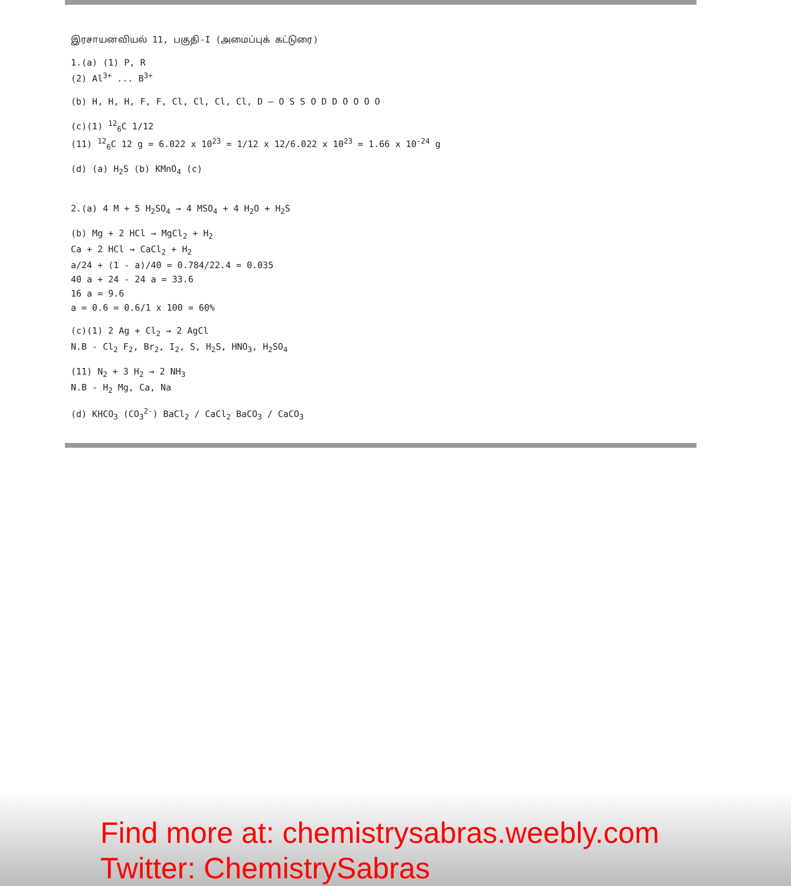இரசாயனவியல் 11, பகுதி-I (அமைப்புக் கட்டுரை)
1.(a) (1) P, R
(2) Al<sup>3+</sup> ... B<sup>3+</sup>
(b) H, H, H, F, F, Cl, Cl, Cl, Cl, D — O S S O D D O O O O
(c)(1) <sup>12</sup><sub>6</sub>C 1/12
(11) <sup>12</sup><sub>6</sub>C 12 g = 6.022 x 10<sup>23</sup> = 1/12 x 12/6.022 x 10<sup>23</sup> = 1.66 x 10<sup>-24</sup> g
(d) (a) H<sub>2</sub>S (b) KMnO<sub>4</sub> (c)
2.(a) 4 M + 5 H<sub>2</sub>SO<sub>4</sub> → 4 MSO<sub>4</sub> + 4 H<sub>2</sub>O + H<sub>2</sub>S
(b) Mg + 2 HCl → MgCl<sub>2</sub> + H<sub>2</sub>
Ca + 2 HCl → CaCl<sub>2</sub> + H<sub>2</sub>
a/24 + (1 - a)/40 = 0.784/22.4 = 0.035
40 a + 24 - 24 a = 33.6
16 a = 9.6
a = 0.6 = 0.6/1 x 100 = 60%
(c)(1) 2 Ag + Cl<sub>2</sub> → 2 AgCl
N.B - Cl<sub>2</sub> F<sub>2</sub>, Br<sub>2</sub>, I<sub>2</sub>, S, H<sub>2</sub>S, HNO<sub>3</sub>, H<sub>2</sub>SO<sub>4</sub>
(11) N<sub>2</sub> + 3 H<sub>2</sub> → 2 NH<sub>3</sub>
N.B - H<sub>2</sub> Mg, Ca, Na
(d) KHCO<sub>3</sub> (CO<sub>3</sub><sup>2-</sup>) BaCl<sub>2</sub> / CaCl<sub>2</sub> BaCO<sub>3</sub> / CaCO<sub>3</sub>
Find more at: chemistrysabras.weebly.com
Twitter: ChemistrySabras